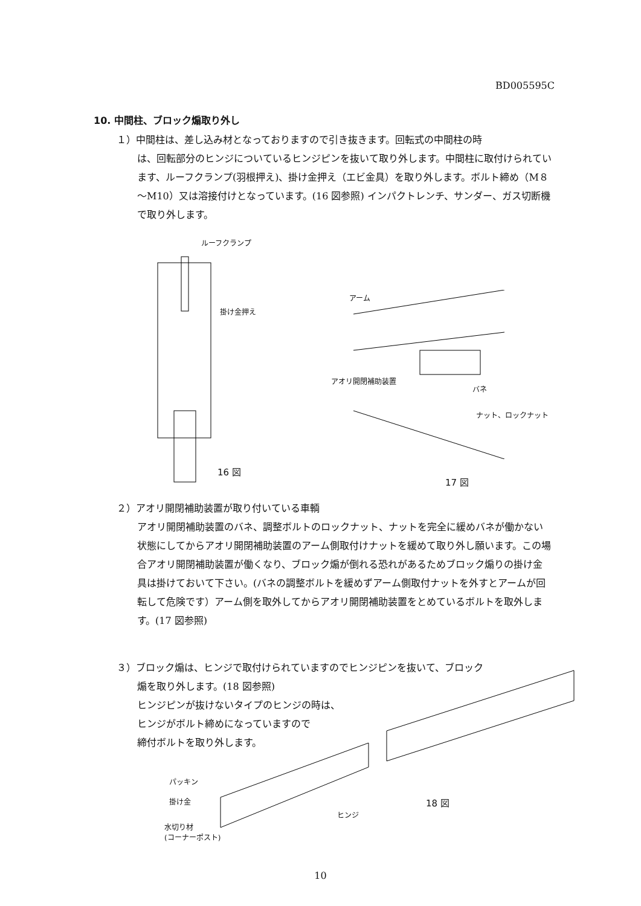BD005595C
10. 中間柱、ブロック煽取り外し
１）中間柱は、差し込み材となっておりますので引き抜きます。回転式の中間柱の時
は、回転部分のヒンジについているヒンジピンを抜いて取り外します。中間柱に取付けられています、ルーフクランプ(羽根押え)、掛け金押え（エビ金具）を取り外します。ボルト締め（M８～M10）又は溶接付けとなっています。(16 図参照) インパクトレンチ、サンダー、ガス切断機で取り外します。
ルーフクランプ
掛け金押え
16 図
アーム
アオリ開閉補助装置
バネ
ナット、ロックナット
17 図
２）アオリ開閉補助装置が取り付いている車輌
アオリ開閉補助装置のバネ、調整ボルトのロックナット、ナットを完全に緩めバネが働かない状態にしてからアオリ開閉補助装置のアーム側取付けナットを緩めて取り外し願います。この場合アオリ開閉補助装置が働くなり、ブロック煽が倒れる恐れがあるためブロック煽りの掛け金具は掛けておいて下さい。(バネの調整ボルトを緩めずアーム側取付ナットを外すとアームが回転して危険です）アーム側を取外してからアオリ開閉補助装置をとめているボルトを取外します。(17 図参照)
３）ブロック煽は、ヒンジで取付けられていますのでヒンジピンを抜いて、ブロック
煽を取り外します。(18 図参照)
ヒンジピンが抜けないタイプのヒンジの時は、
ヒンジがボルト締めになっていますので
締付ボルトを取り外します。
パッキン
掛け金
ヒンジ
水切り材
(コーナーポスト)
18 図
10